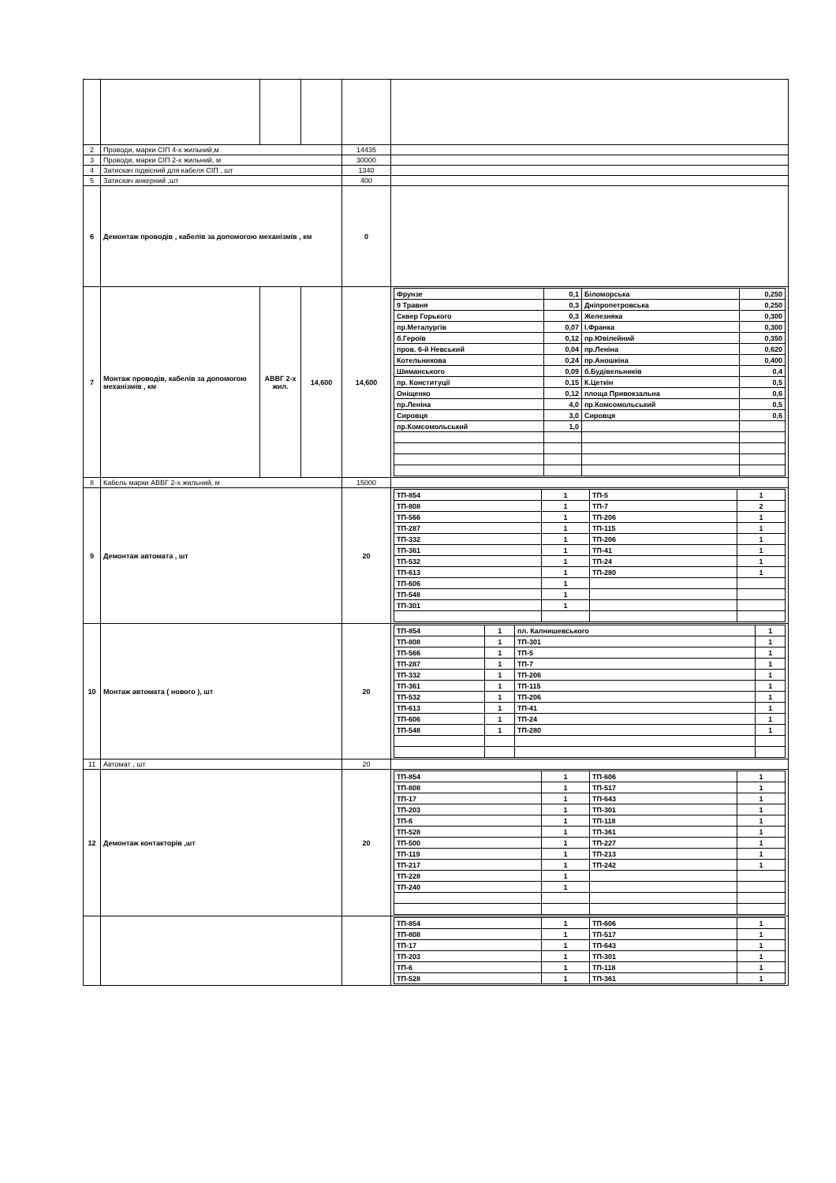| 2 | Проводи, марки СІП 4-х жильний,м | | | 14435 | |
| 3 | Проводи, марки СІП 2-х жильний, м | | | 30000 | |
| 4 | Затискач підвісний для кабеля СІП , шт | | | 1340 | |
| 5 | Затискач анкерний ,шт | | | 400 | |
| 6 | Демонтаж проводів , кабелів за допомогою механізмів , км | | | 0 | |
| 7 | Монтаж проводів, кабелів за допомогою механізмів , км | АВВГ 2-х жил. | 14,600 | 14,600 | / Фрунзе / 0,1 / Біломорська / 0,250 / / 9 Травня / 0,3 / Дніпропетровська / 0,250 / / Сквер Горького / 0,3 / Железняка / 0,300 / / пр.Металургів / 0,07 / І.Франка / 0,300 / / б.Героїв / 0,12 / пр.Ювілейний / 0,350 / / пров. 6-й Невський / 0,04 / пр.Леніна / 0,620 / / Котельникова / 0,24 / пр.Аношкіна / 0,400 / / Шиманського / 0,09 / б.Будівельників / 0,4 / / пр. Конституції / 0,15 / К.Цеткін / 0,5 / / Оніщенко / 0,12 / площа Привокзальна / 0,6 / / пр.Леніна / 4,0 / пр.Комсомольський / 0,5 / / Сировця / 3,0 / Сировця / 0,6 / / пр.Комсомольський / 1,0 / / / |
| 8 | Кабель марки АВВГ 2-х жильний, м | | | 15000 | |
| 9 | Демонтаж автомата , шт | | | 20 | / ТП-854 / 1 / ТП-5 / 1 / / ТП-808 / 1 / ТП-7 / 2 / / ТП-566 / 1 / ТП-206 / 1 / / ТП-287 / 1 / ТП-115 / 1 / / ТП-332 / 1 / ТП-206 / 1 / / ТП-361 / 1 / ТП-41 / 1 / / ТП-532 / 1 / ТП-24 / 1 / / ТП-613 / 1 / ТП-280 / 1 / / ТП-606 / 1 / / / / ТП-548 / 1 / / / / ТП-301 / 1 / / / |
| 10 | Монтаж автомата ( нового ), шт | | | 20 | / ТП-854 / 1 / пл. Калнишевського / 1 / / ТП-808 / 1 / ТП-301 / 1 / / ТП-566 / 1 / ТП-5 / 1 / / ТП-287 / 1 / ТП-7 / 1 / / ТП-332 / 1 / ТП-206 / 1 / / ТП-361 / 1 / ТП-115 / 1 / / ТП-532 / 1 / ТП-206 / 1 / / ТП-613 / 1 / ТП-41 / 1 / / ТП-606 / 1 / ТП-24 / 1 / / ТП-548 / 1 / ТП-280 / 1 / |
| 11 | Автомат , шт | | | 20 | |
| 12 | Демонтаж контакторів ,шт | | | 20 | / ТП-854 / 1 / ТП-606 / 1 / / ТП-808 / 1 / ТП-517 / 1 / / ТП-17 / 1 / ТП-643 / 1 / / ТП-203 / 1 / ТП-301 / 1 / / ТП-6 / 1 / ТП-118 / 1 / / ТП-528 / 1 / ТП-361 / 1 / / ТП-500 / 1 / ТП-227 / 1 / / ТП-119 / 1 / ТП-213 / 1 / / ТП-217 / 1 / ТП-242 / 1 / / ТП-228 / 1 / / / / ТП-240 / 1 / / / |
| | | | | | / ТП-854 / 1 / ТП-606 / 1 / / ТП-808 / 1 / ТП-517 / 1 / / ТП-17 / 1 / ТП-643 / 1 / / ТП-203 / 1 / ТП-301 / 1 / / ТП-6 / 1 / ТП-118 / 1 / / ТП-528 / 1 / ТП-361 / 1 / |